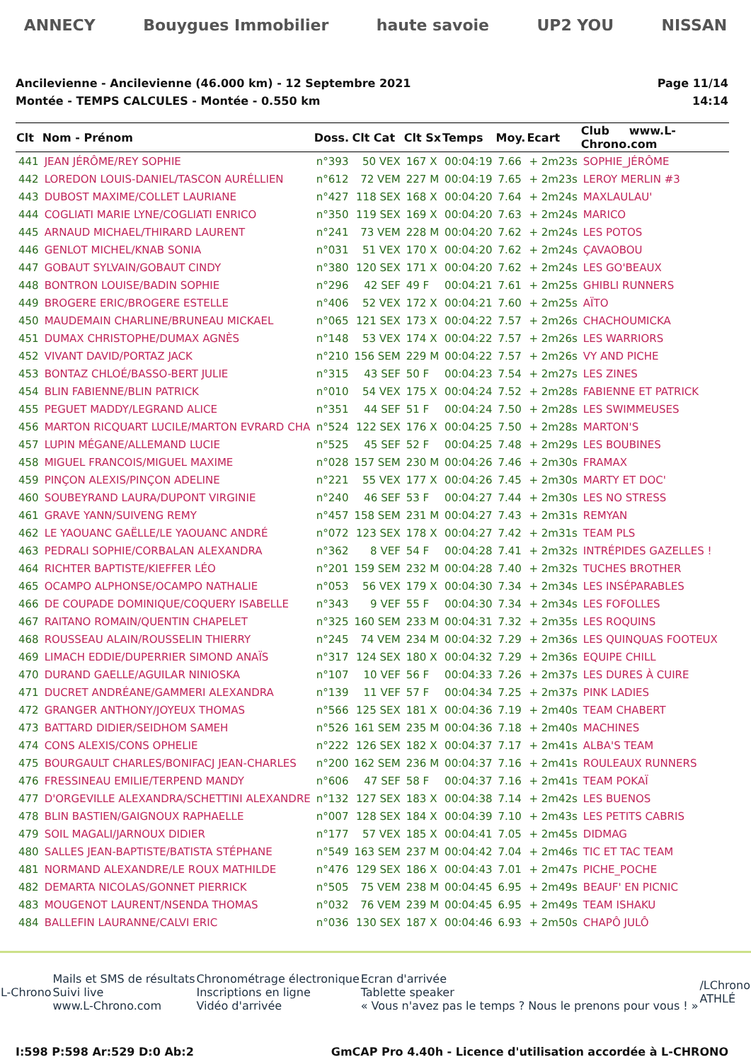ANNECY Bouygues Immobilier haute savoie UP2 YOU NISSAN
Ancilevienne - Ancilevienne (46.000 km) - 12 Septembre 2021
Montée - TEMPS CALCULES - Montée - 0.550 km
Page 11/14
14:14
| Clt | Nom - Prénom | Doss. | Clt Cat | Clt Sx | Temps | Moy. | Ecart | Club www.L-Chrono.com |
| --- | --- | --- | --- | --- | --- | --- | --- | --- |
| 441 | JEAN JÉRÔME/REY SOPHIE | n°393 | 50 VEX | 167 X | 00:04:19 | 7.66 | + 2m23s | SOPHIE_JÉRÔME |
| 442 | LOREDON LOUIS-DANIEL/TASCON AURÉLLIEN | n°612 | 72 VEM | 227 M | 00:04:19 | 7.65 | + 2m23s | LEROY MERLIN #3 |
| 443 | DUBOST MAXIME/COLLET LAURIANE | n°427 | 118 SEX | 168 X | 00:04:20 | 7.64 | + 2m24s | MAXLAULAU' |
| 444 | COGLIATI MARIE LYNE/COGLIATI ENRICO | n°350 | 119 SEX | 169 X | 00:04:20 | 7.63 | + 2m24s | MARICO |
| 445 | ARNAUD MICHAEL/THIRARD LAURENT | n°241 | 73 VEM | 228 M | 00:04:20 | 7.62 | + 2m24s | LES POTOS |
| 446 | GENLOT MICHEL/KNAB SONIA | n°031 | 51 VEX | 170 X | 00:04:20 | 7.62 | + 2m24s | ÇAVAOBOU |
| 447 | GOBAUT SYLVAIN/GOBAUT CINDY | n°380 | 120 SEX | 171 X | 00:04:20 | 7.62 | + 2m24s | LES GO'BEAUX |
| 448 | BONTRON LOUISE/BADIN SOPHIE | n°296 | 42 SEF | 49 F | 00:04:21 | 7.61 | + 2m25s | GHIBLI RUNNERS |
| 449 | BROGERE ERIC/BROGERE ESTELLE | n°406 | 52 VEX | 172 X | 00:04:21 | 7.60 | + 2m25s | AÏTO |
| 450 | MAUDEMAIN CHARLINE/BRUNEAU MICKAEL | n°065 | 121 SEX | 173 X | 00:04:22 | 7.57 | + 2m26s | CHACHOUMICKA |
| 451 | DUMAX CHRISTOPHE/DUMAX AGNÈS | n°148 | 53 VEX | 174 X | 00:04:22 | 7.57 | + 2m26s | LES WARRIORS |
| 452 | VIVANT DAVID/PORTAZ JACK | n°210 | 156 SEM | 229 M | 00:04:22 | 7.57 | + 2m26s | VY AND PICHE |
| 453 | BONTAZ CHLOÉ/BASSO-BERT JULIE | n°315 | 43 SEF | 50 F | 00:04:23 | 7.54 | + 2m27s | LES ZINES |
| 454 | BLIN FABIENNE/BLIN PATRICK | n°010 | 54 VEX | 175 X | 00:04:24 | 7.52 | + 2m28s | FABIENNE ET PATRICK |
| 455 | PEGUET MADDY/LEGRAND ALICE | n°351 | 44 SEF | 51 F | 00:04:24 | 7.50 | + 2m28s | LES SWIMMEUSES |
| 456 | MARTON RICQUART LUCILE/MARTON EVRARD CHA | n°524 | 122 SEX | 176 X | 00:04:25 | 7.50 | + 2m28s | MARTON'S |
| 457 | LUPIN MÉGANE/ALLEMAND LUCIE | n°525 | 45 SEF | 52 F | 00:04:25 | 7.48 | + 2m29s | LES BOUBINES |
| 458 | MIGUEL FRANCOIS/MIGUEL MAXIME | n°028 | 157 SEM | 230 M | 00:04:26 | 7.46 | + 2m30s | FRAMAX |
| 459 | PINÇON ALEXIS/PINÇON ADELINE | n°221 | 55 VEX | 177 X | 00:04:26 | 7.45 | + 2m30s | MARTY ET DOC' |
| 460 | SOUBEYRAND LAURA/DUPONT VIRGINIE | n°240 | 46 SEF | 53 F | 00:04:27 | 7.44 | + 2m30s | LES NO STRESS |
| 461 | GRAVE YANN/SUIVENG REMY | n°457 | 158 SEM | 231 M | 00:04:27 | 7.43 | + 2m31s | REMYAN |
| 462 | LE YAOUANC GAËLLE/LE YAOUANC ANDRÉ | n°072 | 123 SEX | 178 X | 00:04:27 | 7.42 | + 2m31s | TEAM PLS |
| 463 | PEDRALI SOPHIE/CORBALAN ALEXANDRA | n°362 | 8 VEF | 54 F | 00:04:28 | 7.41 | + 2m32s | INTRÉPIDES GAZELLES ! |
| 464 | RICHTER BAPTISTE/KIEFFER LÉO | n°201 | 159 SEM | 232 M | 00:04:28 | 7.40 | + 2m32s | TUCHES BROTHER |
| 465 | OCAMPO ALPHONSE/OCAMPO NATHALIE | n°053 | 56 VEX | 179 X | 00:04:30 | 7.34 | + 2m34s | LES INSÉPARABLES |
| 466 | DE COUPADE DOMINIQUE/COQUERY ISABELLE | n°343 | 9 VEF | 55 F | 00:04:30 | 7.34 | + 2m34s | LES FOFOLLES |
| 467 | RAITANO ROMAIN/QUENTIN CHAPELET | n°325 | 160 SEM | 233 M | 00:04:31 | 7.32 | + 2m35s | LES ROQUINS |
| 468 | ROUSSEAU ALAIN/ROUSSELIN THIERRY | n°245 | 74 VEM | 234 M | 00:04:32 | 7.29 | + 2m36s | LES QUINQUAS FOOTEUX |
| 469 | LIMACH EDDIE/DUPERRIER SIMOND ANAÏS | n°317 | 124 SEX | 180 X | 00:04:32 | 7.29 | + 2m36s | EQUIPE CHILL |
| 470 | DURAND GAELLE/AGUILAR NINIOSKA | n°107 | 10 VEF | 56 F | 00:04:33 | 7.26 | + 2m37s | LES DURES À CUIRE |
| 471 | DUCRET ANDRÉANE/GAMMERI ALEXANDRA | n°139 | 11 VEF | 57 F | 00:04:34 | 7.25 | + 2m37s | PINK LADIES |
| 472 | GRANGER ANTHONY/JOYEUX THOMAS | n°566 | 125 SEX | 181 X | 00:04:36 | 7.19 | + 2m40s | TEAM CHABERT |
| 473 | BATTARD DIDIER/SEIDHOM SAMEH | n°526 | 161 SEM | 235 M | 00:04:36 | 7.18 | + 2m40s | MACHINES |
| 474 | CONS ALEXIS/CONS OPHELIE | n°222 | 126 SEX | 182 X | 00:04:37 | 7.17 | + 2m41s | ALBA'S TEAM |
| 475 | BOURGAULT CHARLES/BONIFACJ JEAN-CHARLES | n°200 | 162 SEM | 236 M | 00:04:37 | 7.16 | + 2m41s | ROULEAUX RUNNERS |
| 476 | FRESSINEAU EMILIE/TERPEND MANDY | n°606 | 47 SEF | 58 F | 00:04:37 | 7.16 | + 2m41s | TEAM POKAÏ |
| 477 | D'ORGEVILLE ALEXANDRA/SCHETTINI ALEXANDRE | n°132 | 127 SEX | 183 X | 00:04:38 | 7.14 | + 2m42s | LES BUENOS |
| 478 | BLIN BASTIEN/GAIGNOUX RAPHAELLE | n°007 | 128 SEX | 184 X | 00:04:39 | 7.10 | + 2m43s | LES PETITS CABRIS |
| 479 | SOIL MAGALI/JARNOUX DIDIER | n°177 | 57 VEX | 185 X | 00:04:41 | 7.05 | + 2m45s | DIDMAG |
| 480 | SALLES JEAN-BAPTISTE/BATISTA STÉPHANE | n°549 | 163 SEM | 237 M | 00:04:42 | 7.04 | + 2m46s | TIC ET TAC TEAM |
| 481 | NORMAND ALEXANDRE/LE ROUX MATHILDE | n°476 | 129 SEX | 186 X | 00:04:43 | 7.01 | + 2m47s | PICHE_POCHE |
| 482 | DEMARTA NICOLAS/GONNET PIERRICK | n°505 | 75 VEM | 238 M | 00:04:45 | 6.95 | + 2m49s | BEAUF' EN PICNIC |
| 483 | MOUGENOT LAURENT/NSENDA THOMAS | n°032 | 76 VEM | 239 M | 00:04:45 | 6.95 | + 2m49s | TEAM ISHAKU |
| 484 | BALLEFIN LAURANNE/CALVI ERIC | n°036 | 130 SEX | 187 X | 00:04:46 | 6.93 | + 2m50s | CHAPÔ JULÔ |
L-Chrono
Mails et SMS de résultats
Suivi live
www.L-Chrono.com
Chronométrage électronique
Inscriptions en ligne
Vidéo d'arrivée
Ecran d'arrivée
Tablette speaker
« Vous n'avez pas le temps ? Nous le prenons pour vous ! »
/LChrono
ATHLÉ
I:598 P:598 Ar:529 D:0 Ab:2 GmCAP Pro 4.40h - Licence d'utilisation accordée à L-CHRONO